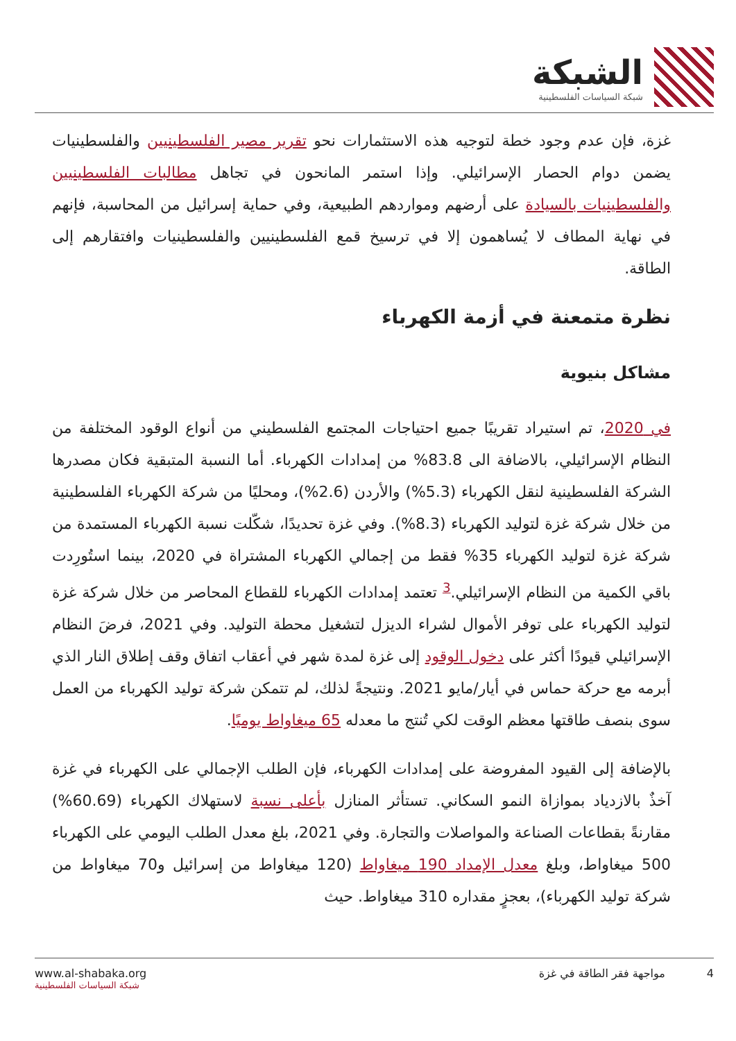الشبكة
شبكة السياسات الفلسطينية
غزة، فإن عدم وجود خطة لتوجيه هذه الاستثمارات نحو تقرير مصير الفلسطينيين والفلسطينيات يضمن دوام الحصار الإسرائيلي. وإذا استمر المانحون في تجاهل مطالبات الفلسطينيين والفلسطينيات بالسيادة على أرضهم ومواردهم الطبيعية، وفي حماية إسرائيل من المحاسبة، فإنهم في نهاية المطاف لا يُساهمون إلا في ترسيخ قمع الفلسطينيين والفلسطينيات وافتقارهم إلى الطاقة.
نظرة متمعنة في أزمة الكهرباء
مشاكل بنيوية
في 2020، تم استيراد تقريبًا جميع احتياجات المجتمع الفلسطيني من أنواع الوقود المختلفة من النظام الإسرائيلي، بالاضافة الى 83.8% من إمدادات الكهرباء. أما النسبة المتبقية فكان مصدرها الشركة الفلسطينية لنقل الكهرباء (5.3%) والأردن (2.6%)، ومحليًا من شركة الكهرباء الفلسطينية من خلال شركة غزة لتوليد الكهرباء (8.3%). وفي غزة تحديدًا، شكّلت نسبة الكهرباء المستمدة من شركة غزة لتوليد الكهرباء 35% فقط من إجمالي الكهرباء المشتراة في 2020، بينما استُورِدت باقي الكمية من النظام الإسرائيلي.<sup>3</sup> تعتمد إمدادات الكهرباء للقطاع المحاصر من خلال شركة غزة لتوليد الكهرباء على توفر الأموال لشراء الديزل لتشغيل محطة التوليد. وفي 2021، فرضَ النظام الإسرائيلي قيودًا أكثر على دخول الوقود إلى غزة لمدة شهر في أعقاب اتفاق وقف إطلاق النار الذي أبرمه مع حركة حماس في أيار/مايو 2021. ونتيجةً لذلك، لم تتمكن شركة توليد الكهرباء من العمل سوى بنصف طاقتها معظم الوقت لكي تُنتج ما معدله 65 ميغاواط يوميًا.
بالإضافة إلى القيود المفروضة على إمدادات الكهرباء، فإن الطلب الإجمالي على الكهرباء في غزة آخذٌ بالازدياد بموازاة النمو السكاني. تستأثر المنازل بأعلى نسبة لاستهلاك الكهرباء (60.69%) مقارنةً بقطاعات الصناعة والمواصلات والتجارة. وفي 2021، بلغ معدل الطلب اليومي على الكهرباء 500 ميغاواط، وبلغ معدل الإمداد 190 ميغاواط (120 ميغاواط من إسرائيل و70 ميغاواط من شركة توليد الكهرباء)، بعجزٍ مقداره 310 ميغاواط. حيث
www.al-shabaka.org
شبكة السياسات الفلسطينية
4 مواجهة فقر الطاقة في غزة